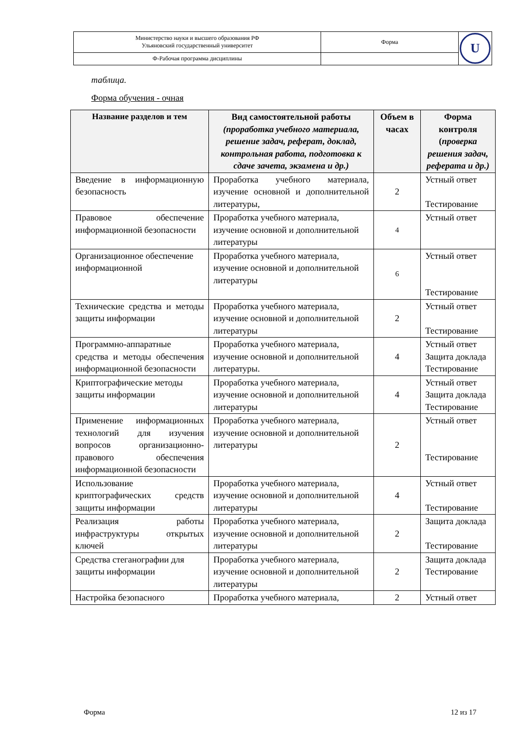| Министерство науки и высшего образования РФ Ульяновский государственный университет | Форма | U |
| Ф-Рабочая программа дисциплины | | |
таблица.
Форма обучения - очная
| Название разделов и тем | Вид самостоятельной работы (проработка учебного материала, решение задач, реферат, доклад, контрольная работа, подготовка к сдаче зачета, экзамена и др.) | Объем в часах | Форма контроля ( проверка решения задач, реферата и др.) |
| --- | --- | --- | --- |
| Введение в информационную безопасность | Проработка учебного материала, изучение основной и дополнительной литературы, | 2 | Устный ответ Тестирование |
| Правовое обеспечение информационной безопасности | Проработка учебного материала, изучение основной и дополнительной литературы | 4 | Устный ответ |
| Организационное обеспечение информационной | Проработка учебного материала, изучение основной и дополнительной литературы | 6 | Устный ответ Тестирование |
| Технические средства и методы защиты информации | Проработка учебного материала, изучение основной и дополнительной литературы | 2 | Устный ответ Тестирование |
| Программно-аппаратные средства и методы обеспечения информационной безопасности | Проработка учебного материала, изучение основной и дополнительной литературы. | 4 | Устный ответ Защита доклада Тестирование |
| Криптографические методы защиты информации | Проработка учебного материала, изучение основной и дополнительной литературы | 4 | Устный ответ Защита доклада Тестирование |
| Применение информационных технологий для изучения вопросов организационно-правового обеспечения информационной безопасности | Проработка учебного материала, изучение основной и дополнительной литературы | 2 | Устный ответ Тестирование |
| Использование криптографических средств защиты информации | Проработка учебного материала, изучение основной и дополнительной литературы | 4 | Устный ответ Тестирование |
| Реализация работы инфраструктуры открытых ключей | Проработка учебного материала, изучение основной и дополнительной литературы | 2 | Защита доклада Тестирование |
| Средства стеганографии для защиты информации | Проработка учебного материала, изучение основной и дополнительной литературы | 2 | Защита доклада Тестирование |
| Настройка безопасного | Проработка учебного материала, | 2 | Устный ответ |
Форма 12 из 17